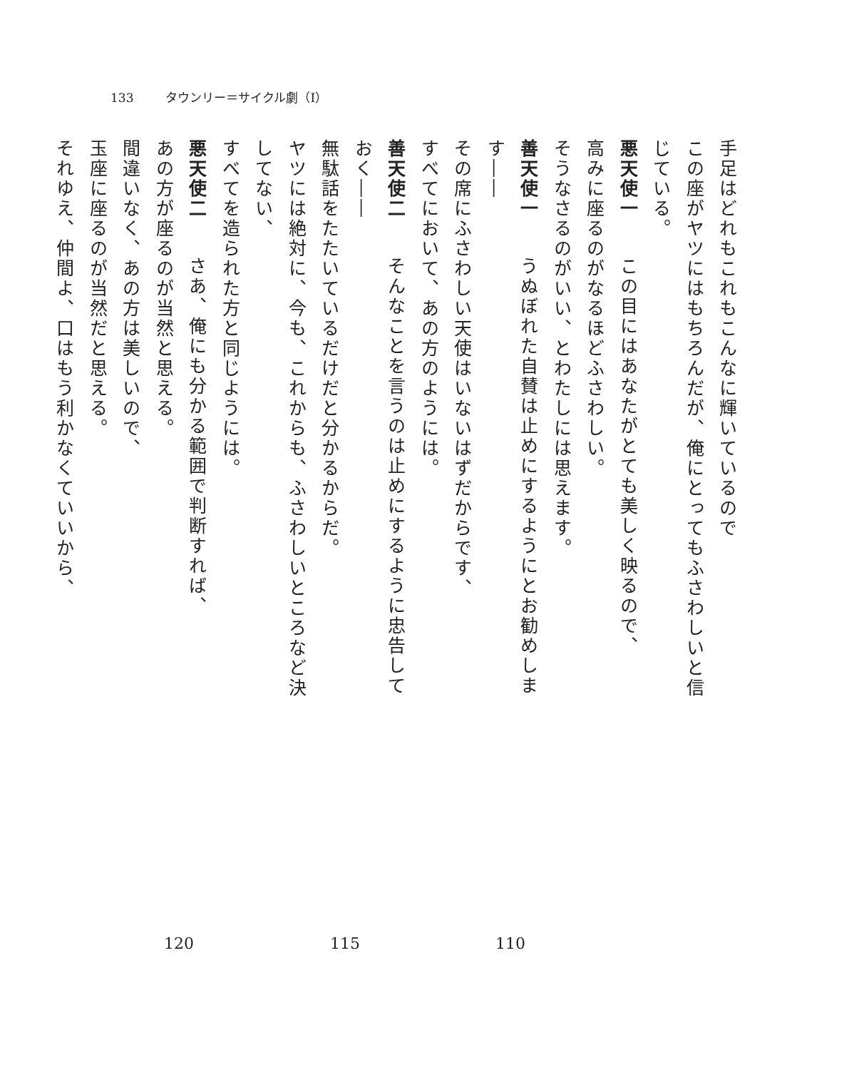133 タウンリー＝サイクル劇（Ⅰ）
手足はどれもこれもこんなに輝いているので
この座がヤツにはもちろんだが、俺にとってもふさわしいと信じている。
悪天使一　この目にはあなたがとても美しく映るので、
高みに座るのがなるほどふさわしい。
そうなさるのがいい、とわたしには思えます。
善天使一　うぬぼれた自賛は止めにするようにとお勧めします――
その席にふさわしい天使はいないはずだからです、
すべてにおいて、あの方のようには。
善天使二　そんなことを言うのは止めにするように忠告しておく――
無駄話をたたいているだけだと分かるからだ。
ヤツには絶対に、今も、これからも、ふさわしいところなど決してない、
すべてを造られた方と同じようには。
悪天使二　さあ、俺にも分かる範囲で判断すれば、
あの方が座るのが当然と思える。
間違いなく、あの方は美しいので、
玉座に座るのが当然だと思える。
それゆえ、仲間よ、口はもう利かなくていいから、
110 115 120